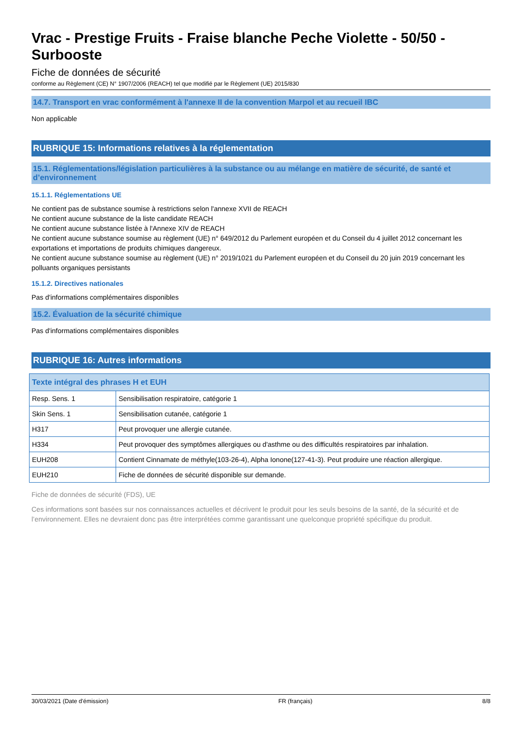Vrac - Prestige Fruits - Fraise blanche Peche Violette - 50/50 - Surbooste
Fiche de données de sécurité
conforme au Règlement (CE) N° 1907/2006 (REACH) tel que modifié par le Règlement (UE) 2015/830
14.7. Transport en vrac conformément à l'annexe II de la convention Marpol et au recueil IBC
Non applicable
RUBRIQUE 15: Informations relatives à la réglementation
15.1. Réglementations/législation particulières à la substance ou au mélange en matière de sécurité, de santé et d’environnement
15.1.1. Réglementations UE
Ne contient pas de substance soumise à restrictions selon l'annexe XVII de REACH
Ne contient aucune substance de la liste candidate REACH
Ne contient aucune substance listée à l'Annexe XIV de REACH
Ne contient aucune substance soumise au règlement (UE) n° 649/2012 du Parlement européen et du Conseil du 4 juillet 2012 concernant les exportations et importations de produits chimiques dangereux.
Ne contient aucune substance soumise au règlement (UE) n° 2019/1021 du Parlement européen et du Conseil du 20 juin 2019 concernant les polluants organiques persistants
15.1.2. Directives nationales
Pas d'informations complémentaires disponibles
15.2. Évaluation de la sécurité chimique
Pas d'informations complémentaires disponibles
RUBRIQUE 16: Autres informations
| Texte intégral des phrases H et EUH | |
| --- | --- |
| Resp. Sens. 1 | Sensibilisation respiratoire, catégorie 1 |
| Skin Sens. 1 | Sensibilisation cutanée, catégorie 1 |
| H317 | Peut provoquer une allergie cutanée. |
| H334 | Peut provoquer des symptômes allergiques ou d'asthme ou des difficultés respiratoires par inhalation. |
| EUH208 | Contient Cinnamate de méthyle(103-26-4), Alpha Ionone(127-41-3). Peut produire une réaction allergique. |
| EUH210 | Fiche de données de sécurité disponible sur demande. |
Fiche de données de sécurité (FDS), UE
Ces informations sont basées sur nos connaissances actuelles et décrivent le produit pour les seuls besoins de la santé, de la sécurité et de l’environnement. Elles ne devraient donc pas être interprétées comme garantissant une quelconque propriété spécifique du produit.
30/03/2021 (Date d'émission) FR (français) 8/8